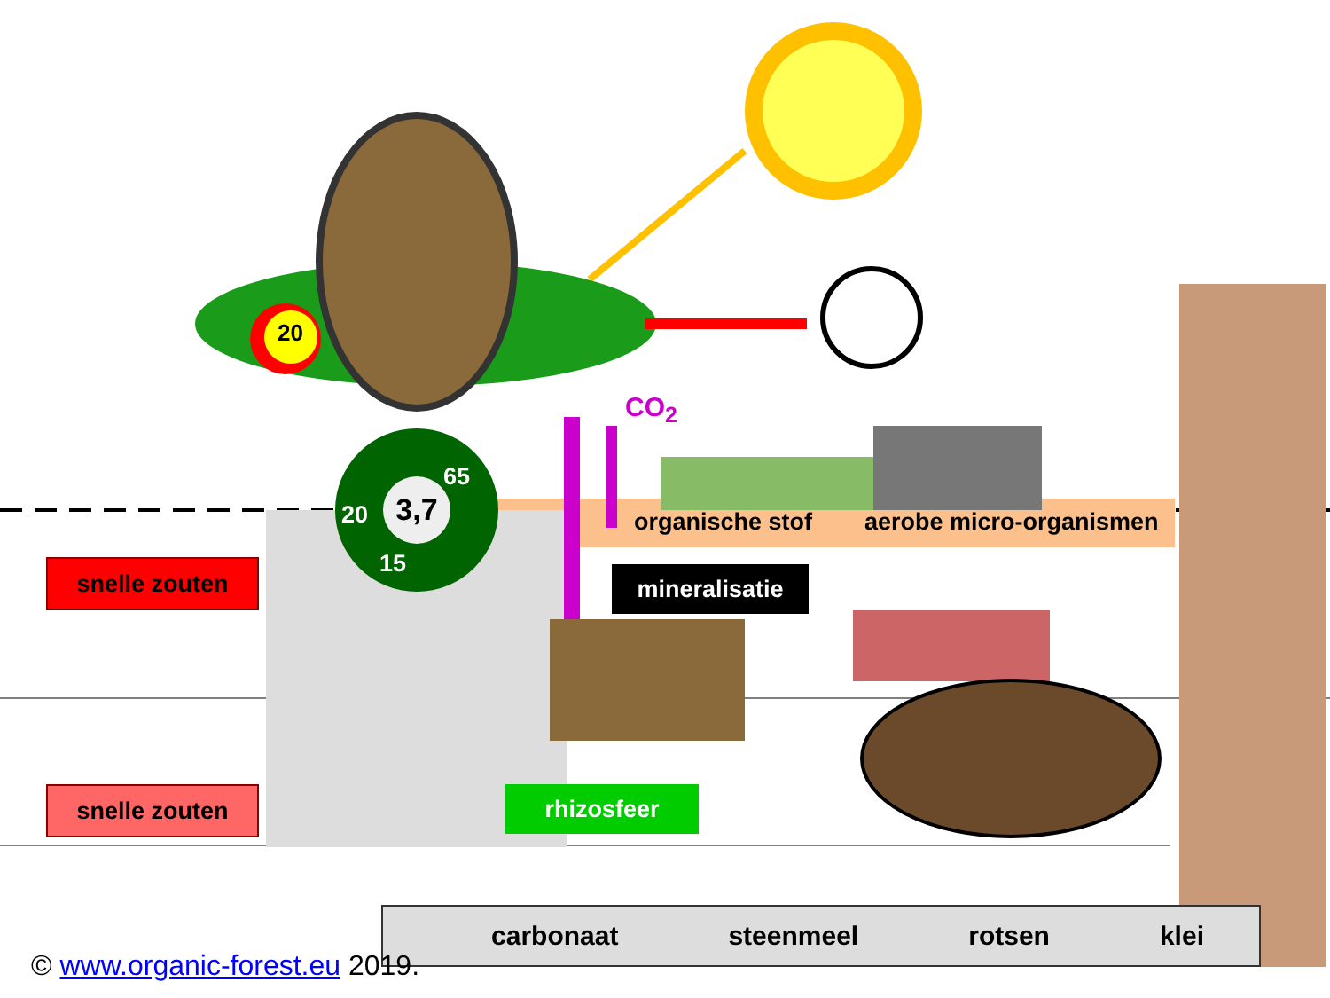20
3,7
65
20
15
CO<sub>2</sub>
organische stof aerobe micro-organismen
snelle zouten mineralisatie
snelle zouten rhizosfeer
carbonaat steenmeel rotsen klei
© www.organic-forest.eu 2019.